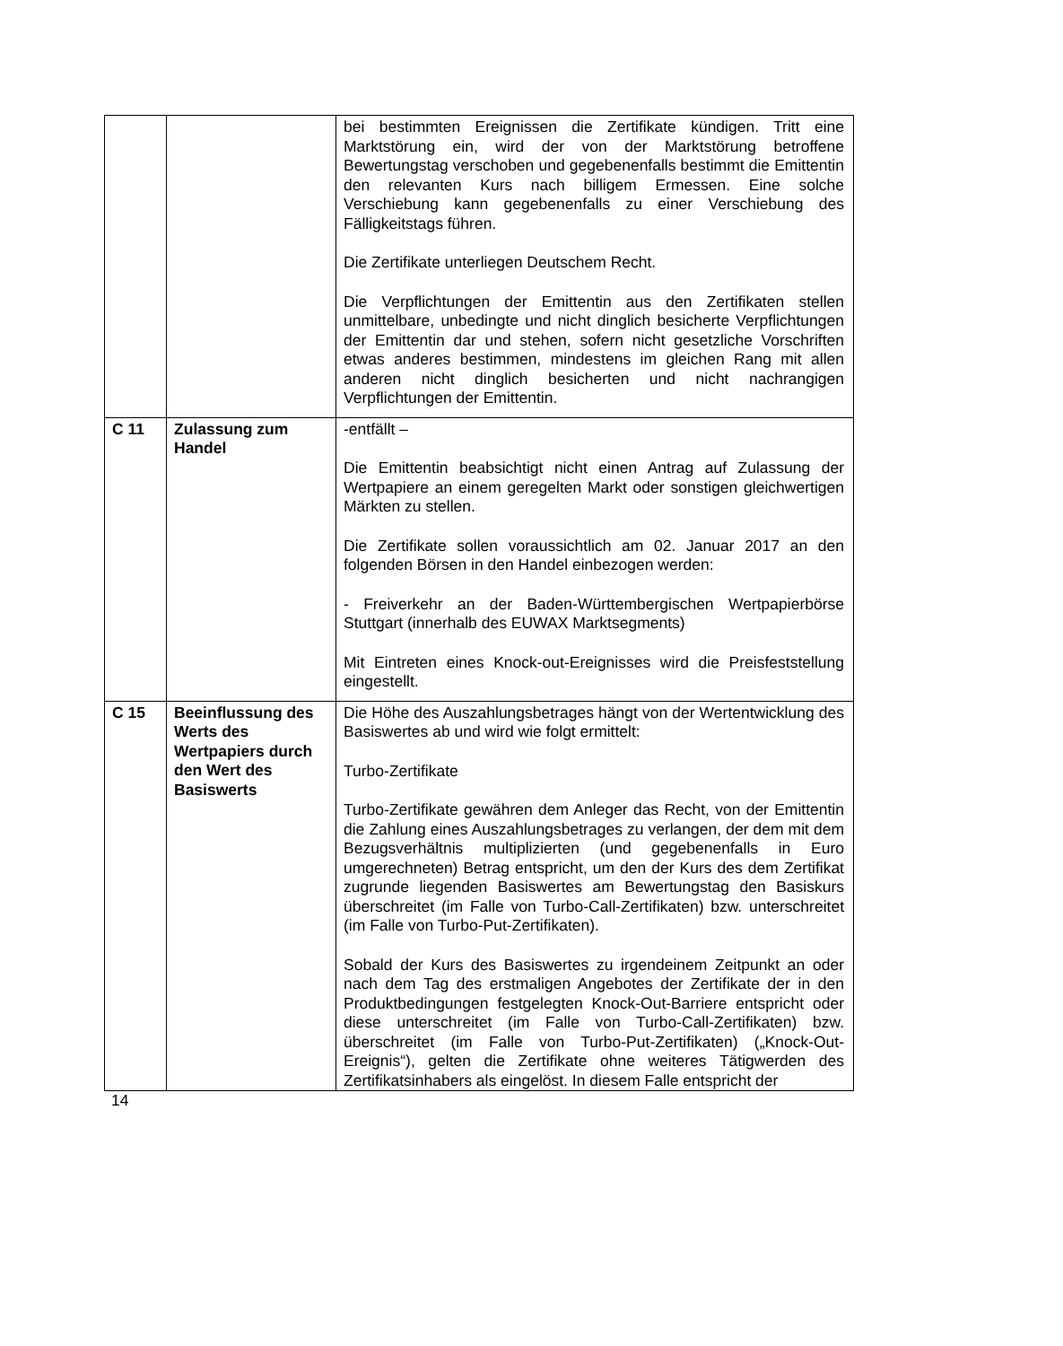| | | bei bestimmten Ereignissen die Zertifikate kündigen. Tritt eine Marktstörung ein, wird der von der Marktstörung betroffene Bewertungstag verschoben und gegebenenfalls bestimmt die Emittentin den relevanten Kurs nach billigem Ermessen. Eine solche Verschiebung kann gegebenenfalls zu einer Verschiebung des Fälligkeitstags führen. Die Zertifikate unterliegen Deutschem Recht. Die Verpflichtungen der Emittentin aus den Zertifikaten stellen unmittelbare, unbedingte und nicht dinglich besicherte Verpflichtungen der Emittentin dar und stehen, sofern nicht gesetzliche Vorschriften etwas anderes bestimmen, mindestens im gleichen Rang mit allen anderen nicht dinglich besicherten und nicht nachrangigen Verpflichtungen der Emittentin. |
| C 11 | Zulassung zum Handel | -entfällt – Die Emittentin beabsichtigt nicht einen Antrag auf Zulassung der Wertpapiere an einem geregelten Markt oder sonstigen gleichwertigen Märkten zu stellen. Die Zertifikate sollen voraussichtlich am 02. Januar 2017 an den folgenden Börsen in den Handel einbezogen werden: - Freiverkehr an der Baden-Württembergischen Wertpapierbörse Stuttgart (innerhalb des EUWAX Marktsegments) Mit Eintreten eines Knock-out-Ereignisses wird die Preisfeststellung eingestellt. |
| C 15 | Beeinflussung des Werts des Wertpapiers durch den Wert des Basiswerts | Die Höhe des Auszahlungsbetrages hängt von der Wertentwicklung des Basiswertes ab und wird wie folgt ermittelt: Turbo-Zertifikate Turbo-Zertifikate gewähren dem Anleger das Recht, von der Emittentin die Zahlung eines Auszahlungsbetrages zu verlangen, der dem mit dem Bezugsverhältnis multiplizierten (und gegebenenfalls in Euro umgerechneten) Betrag entspricht, um den der Kurs des dem Zertifikat zugrunde liegenden Basiswertes am Bewertungstag den Basiskurs überschreitet (im Falle von Turbo-Call-Zertifikaten) bzw. unterschreitet (im Falle von Turbo-Put-Zertifikaten). Sobald der Kurs des Basiswertes zu irgendeinem Zeitpunkt an oder nach dem Tag des erstmaligen Angebotes der Zertifikate der in den Produktbedingungen festgelegten Knock-Out-Barriere entspricht oder diese unterschreitet (im Falle von Turbo-Call-Zertifikaten) bzw. überschreitet (im Falle von Turbo-Put-Zertifikaten) („Knock-Out-Ereignis“), gelten die Zertifikate ohne weiteres Tätigwerden des Zertifikatsinhabers als eingelöst. In diesem Falle entspricht der |
14